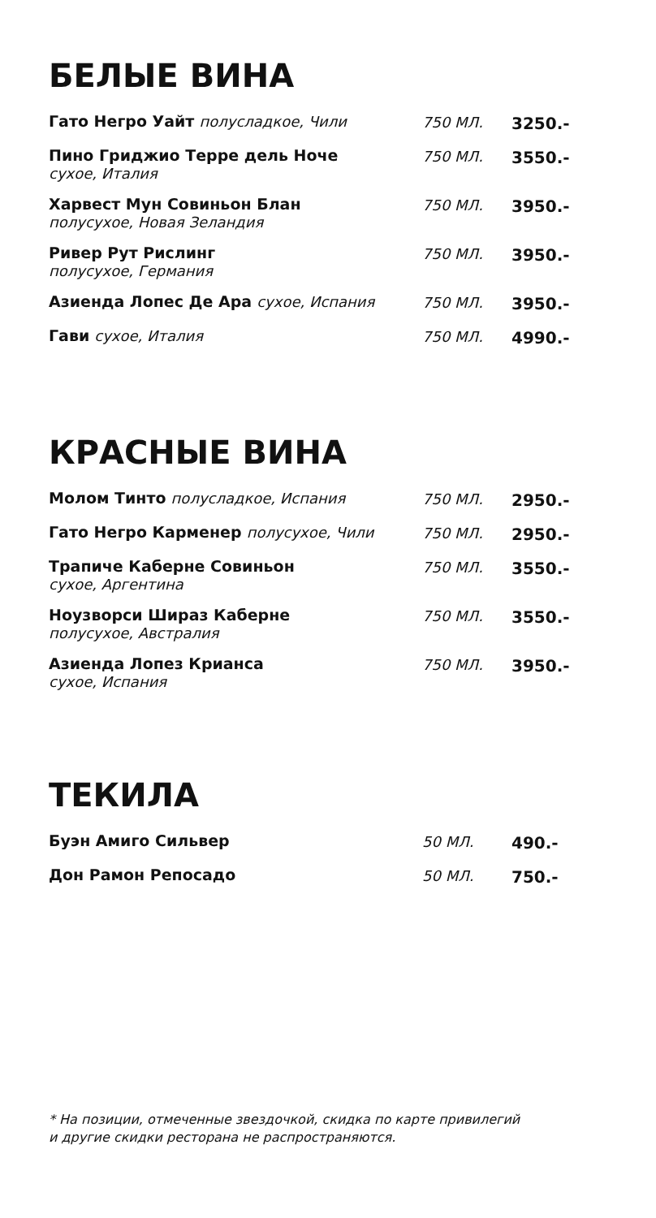БЕЛЫЕ ВИНА
| * Гато Негро Уайт полусладкое, Чили | 750 МЛ. | 3250.- |
| * Пино Гриджио Терре дель Ноче сухое, Италия | 750 МЛ. | 3550.- |
| * Харвест Мун Совиньон Блан полусухое, Новая Зеландия | 750 МЛ. | 3950.- |
| Ривер Рут Рислинг полусухое, Германия | 750 МЛ. | 3950.- |
| Азиенда Лопес Де Ара сухое, Испания | 750 МЛ. | 3950.- |
| Гави сухое, Италия | 750 МЛ. | 4990.- |
КРАСНЫЕ ВИНА
| * Молом Тинто полусладкое, Испания | 750 МЛ. | 2950.- |
| * Гато Негро Карменер полусухое, Чили | 750 МЛ. | 2950.- |
| * Трапиче Каберне Совиньон сухое, Аргентина | 750 МЛ. | 3550.- |
| Ноузворси Шираз Каберне полусухое, Австралия | 750 МЛ. | 3550.- |
| Азиенда Лопез Крианса сухое, Испания | 750 МЛ. | 3950.- |
ТЕКИЛА
| Буэн Амиго Сильвер | 50 МЛ. | 490.- |
| Дон Рамон Репосадо | 50 МЛ. | 750.- |
* На позиции, отмеченные звездочкой, скидка по карте привилегий
и другие скидки ресторана не распространяются.